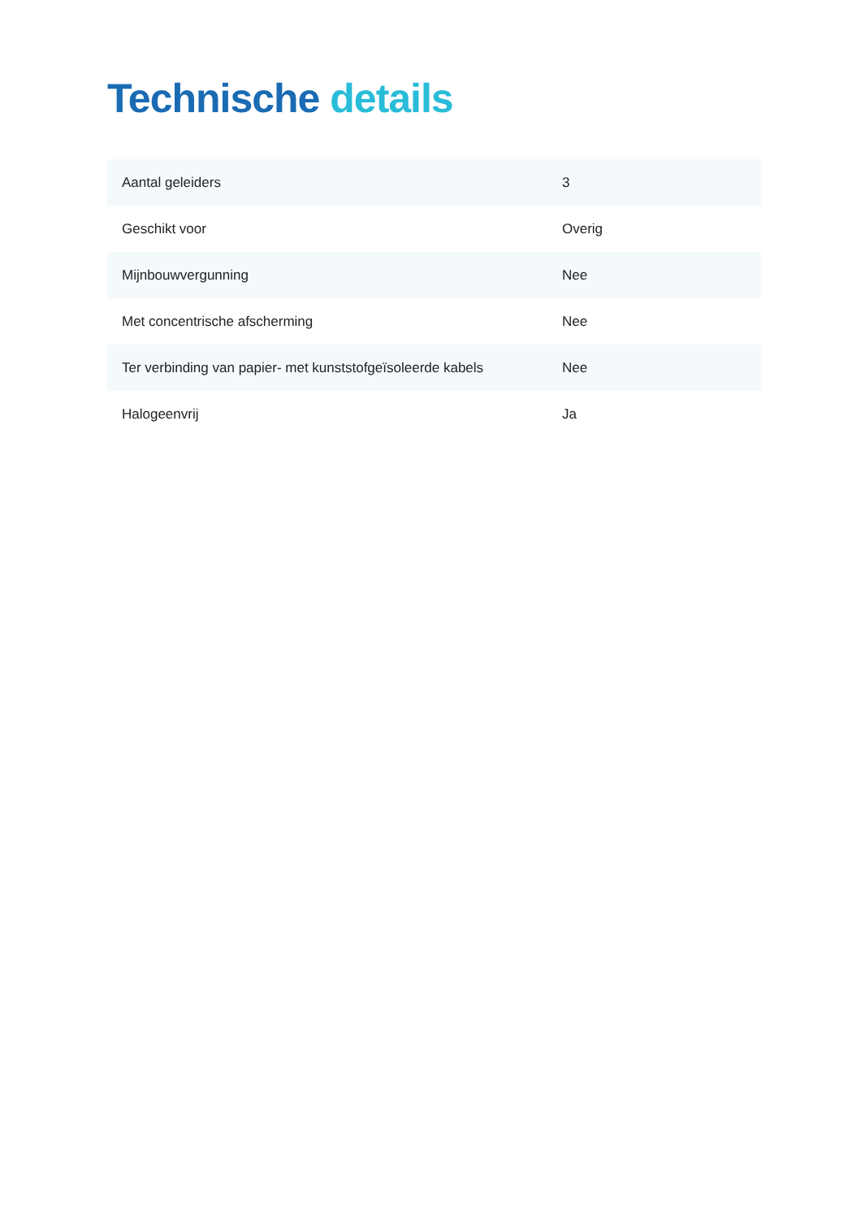Technische details
| Aantal geleiders | 3 |
| Geschikt voor | Overig |
| Mijnbouwvergunning | Nee |
| Met concentrische afscherming | Nee |
| Ter verbinding van papier- met kunststofgeïsoleerde kabels | Nee |
| Halogeenvrij | Ja |